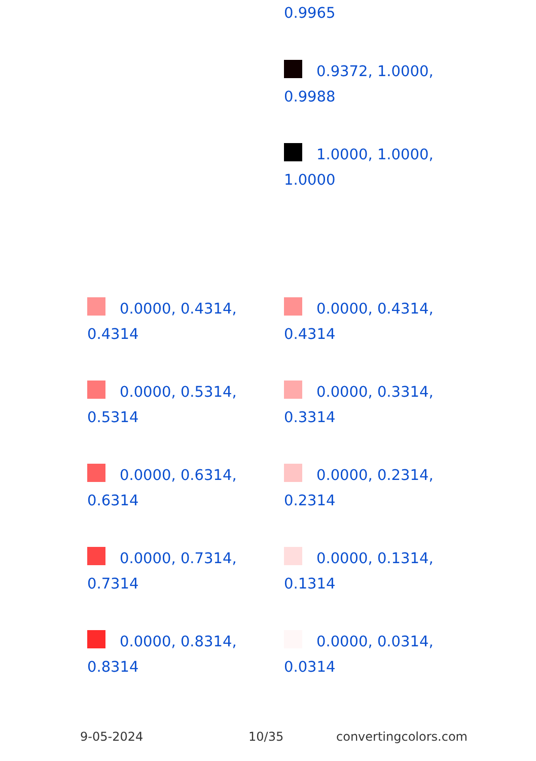0.9965
0.9372, 1.0000, 0.9988
1.0000, 1.0000, 1.0000
0.0000, 0.4314, 0.4314
0.0000, 0.4314, 0.4314
0.0000, 0.5314, 0.5314
0.0000, 0.3314, 0.3314
0.0000, 0.6314, 0.6314
0.0000, 0.2314, 0.2314
0.0000, 0.7314, 0.7314
0.0000, 0.1314, 0.1314
0.0000, 0.8314, 0.8314
0.0000, 0.0314, 0.0314
9-05-2024 10/35 convertingcolors.com